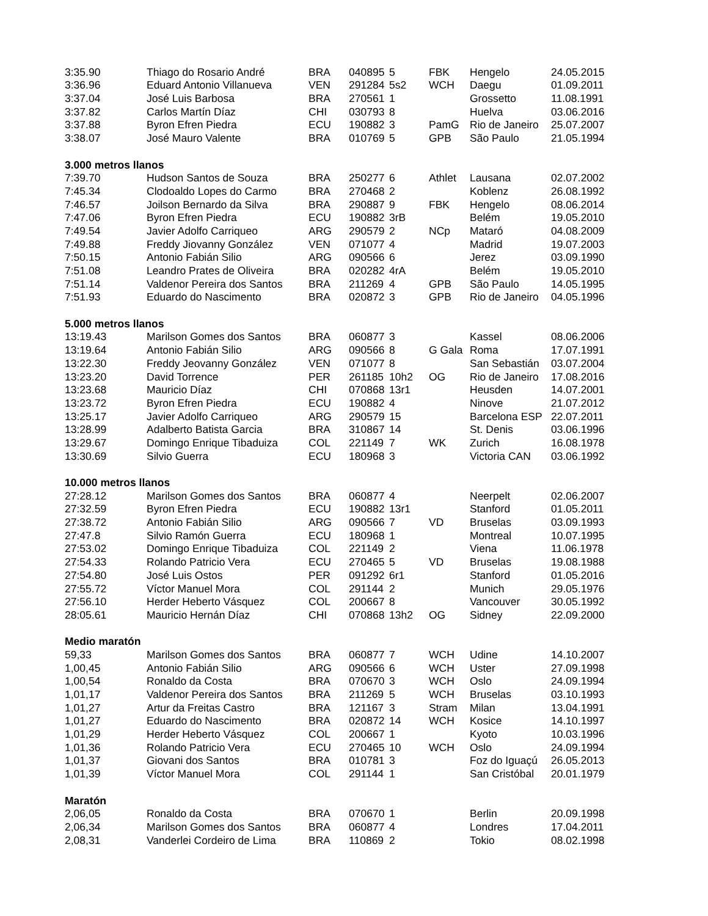| 3:35.90 | Thiago do Rosario André | BRA | 040895 | 5 | FBK | Hengelo | 24.05.2015 |
| 3:36.96 | Eduard Antonio Villanueva | VEN | 291284 | 5s2 | WCH | Daegu | 01.09.2011 |
| 3:37.04 | José Luis Barbosa | BRA | 270561 | 1 | | Grossetto | 11.08.1991 |
| 3:37.82 | Carlos Martín Díaz | CHI | 030793 | 8 | | Huelva | 03.06.2016 |
| 3:37.88 | Byron Efren Piedra | ECU | 190882 | 3 | PamG | Rio de Janeiro | 25.07.2007 |
| 3:38.07 | José Mauro Valente | BRA | 010769 | 5 | GPB | São Paulo | 21.05.1994 |
| 3.000 metros llanos | | | | | | | |
| 7:39.70 | Hudson Santos de Souza | BRA | 250277 | 6 | Athlet | Lausana | 02.07.2002 |
| 7:45.34 | Clodoaldo Lopes do Carmo | BRA | 270468 | 2 | | Koblenz | 26.08.1992 |
| 7:46.57 | Joilson Bernardo da Silva | BRA | 290887 | 9 | FBK | Hengelo | 08.06.2014 |
| 7:47.06 | Byron Efren Piedra | ECU | 190882 | 3rB | | Belém | 19.05.2010 |
| 7:49.54 | Javier Adolfo Carriqueo | ARG | 290579 | 2 | NCp | Mataró | 04.08.2009 |
| 7:49.88 | Freddy Jiovanny González | VEN | 071077 | 4 | | Madrid | 19.07.2003 |
| 7:50.15 | Antonio Fabián Silio | ARG | 090566 | 6 | | Jerez | 03.09.1990 |
| 7:51.08 | Leandro Prates de Oliveira | BRA | 020282 | 4rA | | Belém | 19.05.2010 |
| 7:51.14 | Valdenor Pereira dos Santos | BRA | 211269 | 4 | GPB | São Paulo | 14.05.1995 |
| 7:51.93 | Eduardo do Nascimento | BRA | 020872 | 3 | GPB | Rio de Janeiro | 04.05.1996 |
| 5.000 metros llanos | | | | | | | |
| 13:19.43 | Marilson Gomes dos Santos | BRA | 060877 | 3 | | Kassel | 08.06.2006 |
| 13:19.64 | Antonio Fabián Silio | ARG | 090566 | 8 | G Gala | Roma | 17.07.1991 |
| 13:22.30 | Freddy Jeovanny González | VEN | 071077 | 8 | | San Sebastián | 03.07.2004 |
| 13:23.20 | David Torrence | PER | 261185 | 10h2 | OG | Rio de Janeiro | 17.08.2016 |
| 13:23.68 | Mauricio Díaz | CHI | 070868 | 13r1 | | Heusden | 14.07.2001 |
| 13:23.72 | Byron Efren Piedra | ECU | 190882 | 4 | | Ninove | 21.07.2012 |
| 13:25.17 | Javier Adolfo Carriqueo | ARG | 290579 | 15 | | Barcelona ESP | 22.07.2011 |
| 13:28.99 | Adalberto Batista Garcia | BRA | 310867 | 14 | | St. Denis | 03.06.1996 |
| 13:29.67 | Domingo Enrique Tibaduiza | COL | 221149 | 7 | WK | Zurich | 16.08.1978 |
| 13:30.69 | Silvio Guerra | ECU | 180968 | 3 | | Victoria CAN | 03.06.1992 |
| 10.000 metros llanos | | | | | | | |
| 27:28.12 | Marilson Gomes dos Santos | BRA | 060877 | 4 | | Neerpelt | 02.06.2007 |
| 27:32.59 | Byron Efren Piedra | ECU | 190882 | 13r1 | | Stanford | 01.05.2011 |
| 27:38.72 | Antonio Fabián Silio | ARG | 090566 | 7 | VD | Bruselas | 03.09.1993 |
| 27:47.8 | Silvio Ramón Guerra | ECU | 180968 | 1 | | Montreal | 10.07.1995 |
| 27:53.02 | Domingo Enrique Tibaduiza | COL | 221149 | 2 | | Viena | 11.06.1978 |
| 27:54.33 | Rolando Patricio Vera | ECU | 270465 | 5 | VD | Bruselas | 19.08.1988 |
| 27:54.80 | José Luis Ostos | PER | 091292 | 6r1 | | Stanford | 01.05.2016 |
| 27:55.72 | Víctor Manuel Mora | COL | 291144 | 2 | | Munich | 29.05.1976 |
| 27:56.10 | Herder Heberto Vásquez | COL | 200667 | 8 | | Vancouver | 30.05.1992 |
| 28:05.61 | Mauricio Hernán Díaz | CHI | 070868 | 13h2 | OG | Sidney | 22.09.2000 |
| Medio maratón | | | | | | | |
| 59,33 | Marilson Gomes dos Santos | BRA | 060877 | 7 | WCH | Udine | 14.10.2007 |
| 1,00,45 | Antonio Fabián Silio | ARG | 090566 | 6 | WCH | Uster | 27.09.1998 |
| 1,00,54 | Ronaldo da Costa | BRA | 070670 | 3 | WCH | Oslo | 24.09.1994 |
| 1,01,17 | Valdenor Pereira dos Santos | BRA | 211269 | 5 | WCH | Bruselas | 03.10.1993 |
| 1,01,27 | Artur da Freitas Castro | BRA | 121167 | 3 | Stram | Milan | 13.04.1991 |
| 1,01,27 | Eduardo do Nascimento | BRA | 020872 | 14 | WCH | Kosice | 14.10.1997 |
| 1,01,29 | Herder Heberto Vásquez | COL | 200667 | 1 | | Kyoto | 10.03.1996 |
| 1,01,36 | Rolando Patricio Vera | ECU | 270465 | 10 | WCH | Oslo | 24.09.1994 |
| 1,01,37 | Giovani dos Santos | BRA | 010781 | 3 | | Foz do Iguaçú | 26.05.2013 |
| 1,01,39 | Víctor Manuel Mora | COL | 291144 | 1 | | San Cristóbal | 20.01.1979 |
| Maratón | | | | | | | |
| 2,06,05 | Ronaldo da Costa | BRA | 070670 | 1 | | Berlin | 20.09.1998 |
| 2,06,34 | Marilson Gomes dos Santos | BRA | 060877 | 4 | | Londres | 17.04.2011 |
| 2,08,31 | Vanderlei Cordeiro de Lima | BRA | 110869 | 2 | | Tokio | 08.02.1998 |